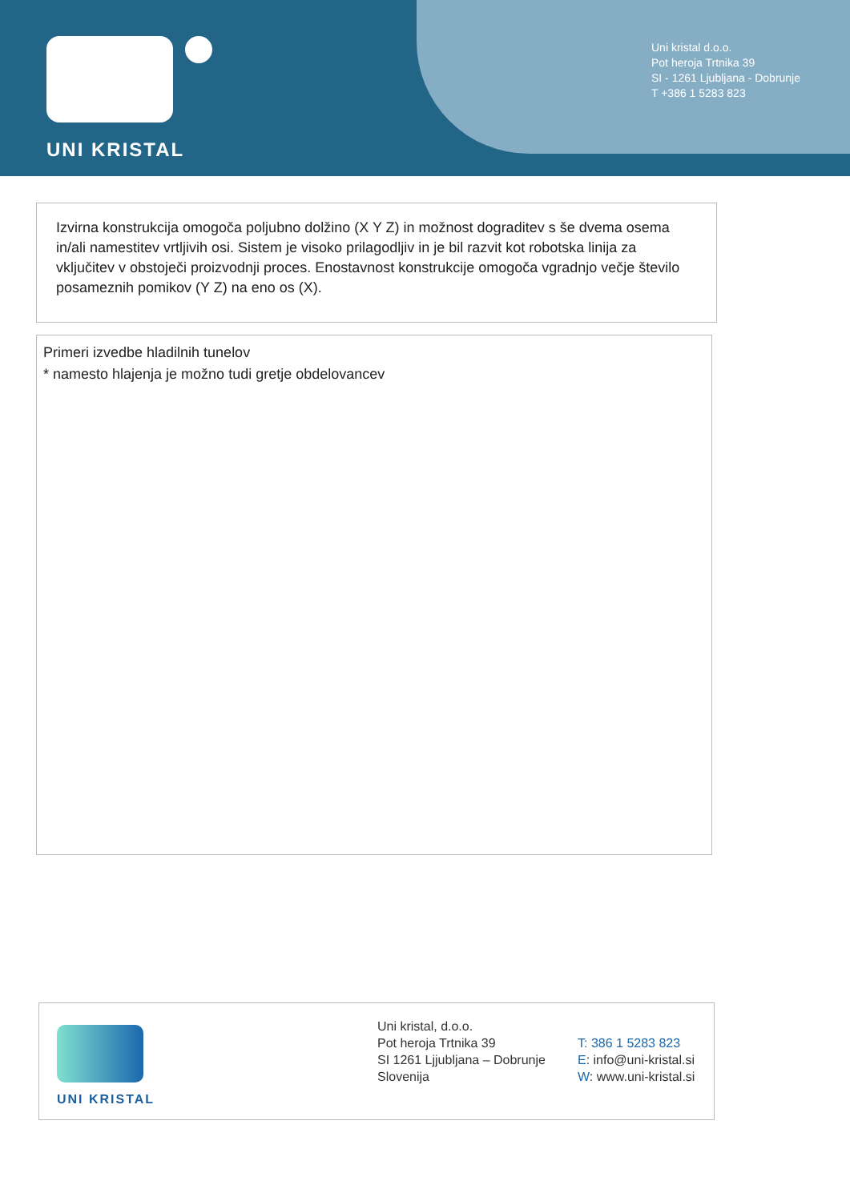UNI KRISTAL
Uni kristal d.o.o.
Pot heroja Trtnika 39
SI - 1261 Ljubljana - Dobrunje
T +386 1 5283 823
Izvirna konstrukcija omogoča poljubno dolžino (X Y Z) in možnost dograditev s še dvema osema in/ali namestitev vrtljivih osi. Sistem je visoko prilagodljiv in je bil razvit kot robotska linija za vključitev v obstoječi proizvodnji proces. Enostavnost konstrukcije omogoča vgradnjo večje število posameznih pomikov (Y Z) na eno os (X).
Primeri izvedbe hladilnih tunelov
* namesto hlajenja je možno tudi gretje obdelovancev
UNI KRISTAL
Uni kristal, d.o.o.
Pot heroja Trtnika 39
SI 1261 Ljjubljana – Dobrunje
Slovenija
T: 386 1 5283 823
E: info@uni-kristal.si
W: www.uni-kristal.si